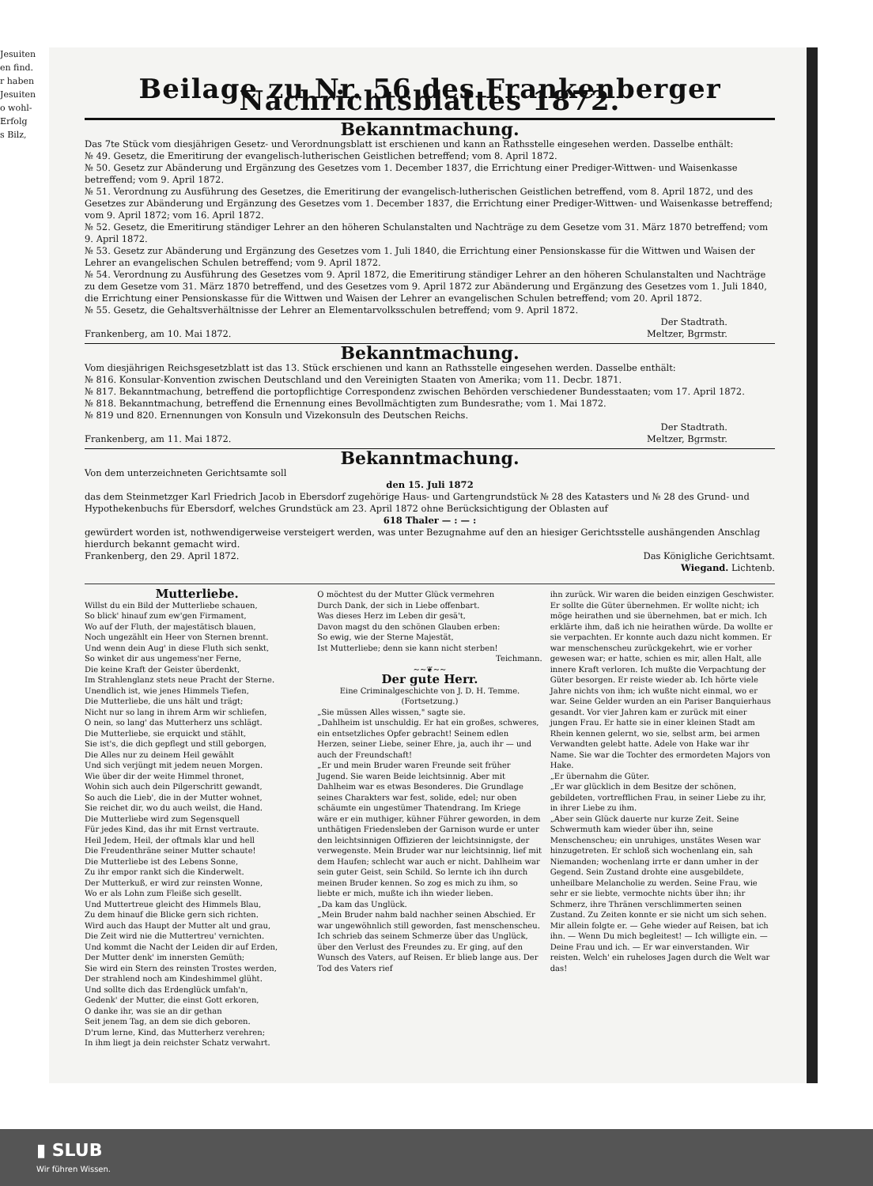Jesuiten
en find.
r haben
Jesuiten
o wohl-
Erfolg
s Bilz,
Beilage zu Nr. 56 des Frankenberger Nachrichtsblattes 1872.
Bekanntmachung.
Das 7te Stück vom diesjährigen Gesetz- und Verordnungsblatt ist erschienen und kann an Rathsstelle eingesehen werden. Dasselbe enthält:
№ 49. Gesetz, die Emeritirung der evangelisch-lutherischen Geistlichen betreffend; vom 8. April 1872.
№ 50. Gesetz zur Abänderung und Ergänzung des Gesetzes vom 1. December 1837, die Errichtung einer Prediger-Wittwen- und Waisenkasse betreffend; vom 9. April 1872.
№ 51. Verordnung zu Ausführung des Gesetzes, die Emeritirung der evangelisch-lutherischen Geistlichen betreffend, vom 8. April 1872, und des Gesetzes zur Abänderung und Ergänzung des Gesetzes vom 1. December 1837, die Errichtung einer Prediger-Wittwen- und Waisenkasse betreffend; vom 9. April 1872; vom 16. April 1872.
№ 52. Gesetz, die Emeritirung ständiger Lehrer an den höheren Schulanstalten und Nachträge zu dem Gesetze vom 31. März 1870 betreffend; vom 9. April 1872.
№ 53. Gesetz zur Abänderung und Ergänzung des Gesetzes vom 1. Juli 1840, die Errichtung einer Pensionskasse für die Wittwen und Waisen der Lehrer an evangelischen Schulen betreffend; vom 9. April 1872.
№ 54. Verordnung zu Ausführung des Gesetzes vom 9. April 1872, die Emeritirung ständiger Lehrer an den höheren Schulanstalten und Nachträge zu dem Gesetze vom 31. März 1870 betreffend, und des Gesetzes vom 9. April 1872 zur Abänderung und Ergänzung des Gesetzes vom 1. Juli 1840, die Errichtung einer Pensionskasse für die Wittwen und Waisen der Lehrer an evangelischen Schulen betreffend; vom 20. April 1872.
№ 55. Gesetz, die Gehaltsverhältnisse der Lehrer an Elementarvolksschulen betreffend; vom 9. April 1872.
Der Stadtrath.
Frankenberg, am 10. Mai 1872. Meltzer, Bgrmstr.
Bekanntmachung.
Vom diesjährigen Reichsgesetzblatt ist das 13. Stück erschienen und kann an Rathsstelle eingesehen werden. Dasselbe enthält:
№ 816. Konsular-Konvention zwischen Deutschland und den Vereinigten Staaten von Amerika; vom 11. Decbr. 1871.
№ 817. Bekanntmachung, betreffend die portopflichtige Correspondenz zwischen Behörden verschiedener Bundesstaaten; vom 17. April 1872.
№ 818. Bekanntmachung, betreffend die Ernennung eines Bevollmächtigten zum Bundesrathe; vom 1. Mai 1872.
№ 819 und 820. Ernennungen von Konsuln und Vizekonsuln des Deutschen Reichs.
Der Stadtrath.
Frankenberg, am 11. Mai 1872. Meltzer, Bgrmstr.
Bekanntmachung.
Von dem unterzeichneten Gerichtsamte soll
den 15. Juli 1872
das dem Steinmetzger Karl Friedrich Jacob in Ebersdorf zugehörige Haus- und Gartengrundstück № 28 des Katasters und № 28 des Grund- und Hypothekenbuchs für Ebersdorf, welches Grundstück am 23. April 1872 ohne Berücksichtigung der Oblasten auf
618 Thaler — : — :
gewürdert worden ist, nothwendigerweise versteigert werden, was unter Bezugnahme auf den an hiesiger Gerichtsstelle aushängenden Anschlag hierdurch bekannt gemacht wird.
Frankenberg, den 29. April 1872. Das Königliche Gerichtsamt.
Wiegand. Lichtenb.
Mutterliebe.
Willst du ein Bild der Mutterliebe schauen,
So blick' hinauf zum ew'gen Firmament,
Wo auf der Fluth, der majestätisch blauen,
Noch ungezählt ein Heer von Sternen brennt.
Und wenn dein Aug' in diese Fluth sich senkt,
So winket dir aus ungemess'ner Ferne,
Die keine Kraft der Geister überdenkt,
Im Strahlenglanz stets neue Pracht der Sterne.
Unendlich ist, wie jenes Himmels Tiefen,
Die Mutterliebe, die uns hält und trägt;
Nicht nur so lang in ihrem Arm wir schliefen,
O nein, so lang' das Mutterherz uns schlägt.
Die Mutterliebe, sie erquickt und stählt,
Sie ist's, die dich gepflegt und still geborgen,
Die Alles nur zu deinem Heil gewählt
Und sich verjüngt mit jedem neuen Morgen.
Wie über dir der weite Himmel thronet,
Wohin sich auch dein Pilgerschritt gewandt,
So auch die Lieb', die in der Mutter wohnet,
Sie reichet dir, wo du auch weilst, die Hand.
Die Mutterliebe wird zum Segensquell
Für jedes Kind, das ihr mit Ernst vertraute.
Heil Jedem, Heil, der oftmals klar und hell
Die Freudenthräne seiner Mutter schaute!
Die Mutterliebe ist des Lebens Sonne,
Zu ihr empor rankt sich die Kinderwelt.
Der Mutterkuß, er wird zur reinsten Wonne,
Wo er als Lohn zum Fleiße sich gesellt.
Und Muttertreue gleicht des Himmels Blau,
Zu dem hinauf die Blicke gern sich richten.
Wird auch das Haupt der Mutter alt und grau,
Die Zeit wird nie die Muttertreu' vernichten.
Und kommt die Nacht der Leiden dir auf Erden,
Der Mutter denk' im innersten Gemüth;
Sie wird ein Stern des reinsten Trostes werden,
Der strahlend noch am Kindeshimmel glüht.
Und sollte dich das Erdenglück umfah'n,
Gedenk' der Mutter, die einst Gott erkoren,
O danke ihr, was sie an dir gethan
Seit jenem Tag, an dem sie dich geboren.
D'rum lerne, Kind, das Mutterherz verehren;
In ihm liegt ja dein reichster Schatz verwahrt.
O möchtest du der Mutter Glück vermehren
Durch Dank, der sich in Liebe offenbart.
Was dieses Herz im Leben dir gesä't,
Davon magst du den schönen Glauben erben:
So ewig, wie der Sterne Majestät,
Ist Mutterliebe; denn sie kann nicht sterben!
Teichmann.
~~❦~~
Der gute Herr.
Eine Criminalgeschichte von J. D. H. Temme.
(Fortsetzung.)
„Sie müssen Alles wissen," sagte sie.
„Dahlheim ist unschuldig. Er hat ein großes, schweres, ein entsetzliches Opfer gebracht! Seinem edlen Herzen, seiner Liebe, seiner Ehre, ja, auch ihr — und auch der Freundschaft!
„Er und mein Bruder waren Freunde seit früher Jugend. Sie waren Beide leichtsinnig. Aber mit Dahlheim war es etwas Besonderes. Die Grundlage seines Charakters war fest, solide, edel; nur oben schäumte ein ungestümer Thatendrang. Im Kriege wäre er ein muthiger, kühner Führer geworden, in dem unthätigen Friedensleben der Garnison wurde er unter den leichtsinnigen Offizieren der leichtsinnigste, der verwegenste. Mein Bruder war nur leichtsinnig, lief mit dem Haufen; schlecht war auch er nicht. Dahlheim war sein guter Geist, sein Schild. So lernte ich ihn durch meinen Bruder kennen. So zog es mich zu ihm, so liebte er mich, mußte ich ihn wieder lieben.
„Da kam das Unglück.
„Mein Bruder nahm bald nachher seinen Abschied. Er war ungewöhnlich still geworden, fast menschenscheu. Ich schrieb das seinem Schmerze über das Unglück, über den Verlust des Freundes zu. Er ging, auf den Wunsch des Vaters, auf Reisen. Er blieb lange aus. Der Tod des Vaters rief
ihn zurück. Wir waren die beiden einzigen Geschwister. Er sollte die Güter übernehmen. Er wollte nicht; ich möge heirathen und sie übernehmen, bat er mich. Ich erklärte ihm, daß ich nie heirathen würde. Da wollte er sie verpachten. Er konnte auch dazu nicht kommen. Er war menschenscheu zurückgekehrt, wie er vorher gewesen war; er hatte, schien es mir, allen Halt, alle innere Kraft verloren. Ich mußte die Verpachtung der Güter besorgen. Er reiste wieder ab. Ich hörte viele Jahre nichts von ihm; ich wußte nicht einmal, wo er war. Seine Gelder wurden an ein Pariser Banquierhaus gesandt. Vor vier Jahren kam er zurück mit einer jungen Frau. Er hatte sie in einer kleinen Stadt am Rhein kennen gelernt, wo sie, selbst arm, bei armen Verwandten gelebt hatte. Adele von Hake war ihr Name. Sie war die Tochter des ermordeten Majors von Hake.
„Er übernahm die Güter.
„Er war glücklich in dem Besitze der schönen, gebildeten, vortrefflichen Frau, in seiner Liebe zu ihr, in ihrer Liebe zu ihm.
„Aber sein Glück dauerte nur kurze Zeit. Seine Schwermuth kam wieder über ihn, seine Menschenscheu; ein unruhiges, unstätes Wesen war hinzugetreten. Er schloß sich wochenlang ein, sah Niemanden; wochenlang irrte er dann umher in der Gegend. Sein Zustand drohte eine ausgebildete, unheilbare Melancholie zu werden. Seine Frau, wie sehr er sie liebte, vermochte nichts über ihn; ihr Schmerz, ihre Thränen verschlimmerten seinen Zustand. Zu Zeiten konnte er sie nicht um sich sehen. Mir allein folgte er. — Gehe wieder auf Reisen, bat ich ihn. — Wenn Du mich begleitest! — Ich willigte ein. — Deine Frau und ich. — Er war einverstanden. Wir reisten. Welch' ein ruheloses Jagen durch die Welt war das!
▮ SLUB
Wir führen Wissen.